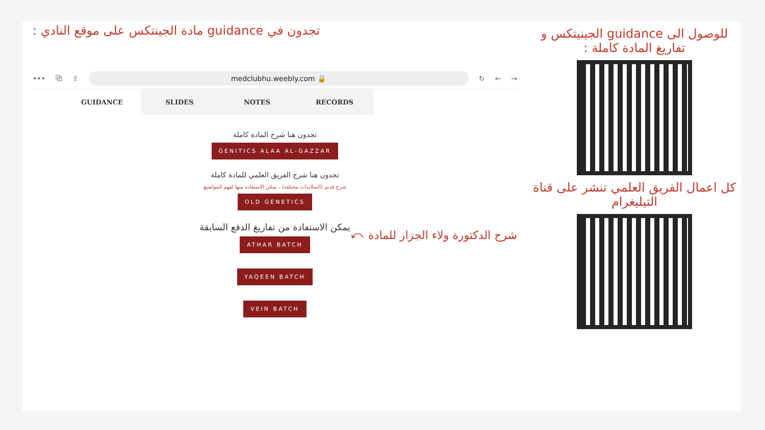تجدون في guidance مادة الجينتكس على موقع النادي :
••• ⧉ ⇪
medclubhu.weebly.com 🔒
↻ ← →
GUIDANCE SLIDES NOTES RECORDS
تجدون هنا شرح المادة كاملة
GENITICS ALAA AL-GAZZAR
تجدون هنا شرح الفريق العلمي للمادة كاملة
شرح قديم (السلايدات مختلفة) ، يمكن الاستفادة منها لفهم المواضيع
OLD GENETICS
يمكن الاستفادة من تفاريغ الدفع السابقة
ATHAR BATCH
YAQEEN BATCH
VEIN BATCH
شرح الدكتورة ولاء الجزار للمادة ⤺
للوصول الى guidance الجينيتكس و تفاريغ المادة كاملة :
كل اعمال الفريق العلمي تنشر على قناة التيليغرام